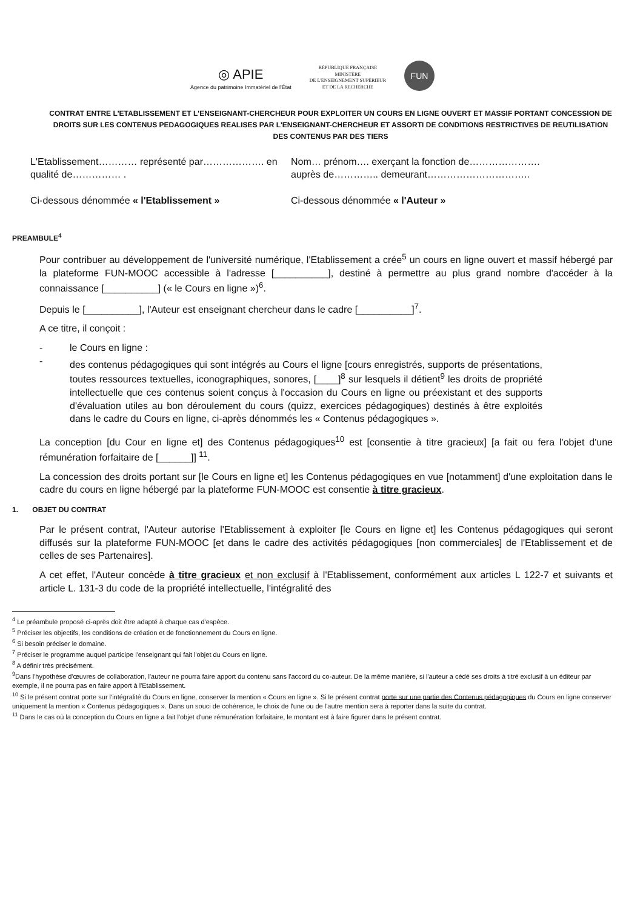◎ APIE
Agence du patrimoine Immatériel de l'État
RÉPUBLIQUE FRANÇAISE
MINISTÈRE
DE L'ENSEIGNEMENT SUPÉRIEUR
ET DE LA RECHERCHE
FUN
CONTRAT ENTRE L'ETABLISSEMENT ET L'ENSEIGNANT-CHERCHEUR POUR EXPLOITER UN COURS EN LIGNE OUVERT ET MASSIF PORTANT CONCESSION DE DROITS SUR LES CONTENUS PEDAGOGIQUES REALISES PAR L'ENSEIGNANT-CHERCHEUR ET ASSORTI DE CONDITIONS RESTRICTIVES DE REUTILISATION DES CONTENUS PAR DES TIERS
L'Etablissement………… représenté par………………. en qualité de…………… .
Ci-dessous dénommée « l'Etablissement »
Nom… prénom…. exerçant la fonction de…………………. auprès de………….. demeurant…………………………..
Ci-dessous dénommée « l'Auteur »
PREAMBULE<sup>4</sup>
Pour contribuer au développement de l'université numérique, l'Etablissement a crée<sup>5</sup> un cours en ligne ouvert et massif hébergé par la plateforme FUN-MOOC accessible à l'adresse [__________], destiné à permettre au plus grand nombre d'accéder à la connaissance [__________] (« le Cours en ligne »)<sup>6</sup>.
Depuis le [__________], l'Auteur est enseignant chercheur dans le cadre [__________]<sup>7</sup>.
A ce titre, il conçoit :
- le Cours en ligne :
-
des contenus pédagogiques qui sont intégrés au Cours el ligne [cours enregistrés, supports de présentations, toutes ressources textuelles, iconographiques, sonores, [____]<sup>8</sup> sur lesquels il détient<sup>9</sup> les droits de propriété intellectuelle que ces contenus soient conçus à l'occasion du Cours en ligne ou préexistant et des supports d'évaluation utiles au bon déroulement du cours (quizz, exercices pédagogiques) destinés à être exploités dans le cadre du Cours en ligne, ci-après dénommés les « Contenus pédagogiques ».
La conception [du Cour en ligne et] des Contenus pédagogiques<sup>10</sup> est [consentie à titre gracieux] [a fait ou fera l'objet d'une rémunération forfaitaire de [______]] <sup>11</sup>.
La concession des droits portant sur [le Cours en ligne et] les Contenus pédagogiques en vue [notamment] d'une exploitation dans le cadre du cours en ligne hébergé par la plateforme FUN-MOOC est consentie à titre gracieux.
1. OBJET DU CONTRAT
Par le présent contrat, l'Auteur autorise l'Etablissement à exploiter [le Cours en ligne et] les Contenus pédagogiques qui seront diffusés sur la plateforme FUN-MOOC [et dans le cadre des activités pédagogiques [non commerciales] de l'Etablissement et de celles de ses Partenaires].
A cet effet, l'Auteur concède à titre gracieux et non exclusif à l'Etablissement, conformément aux articles L 122-7 et suivants et article L. 131-3 du code de la propriété intellectuelle, l'intégralité des
<sup>4</sup> Le préambule proposé ci-après doit être adapté à chaque cas d'espèce.
<sup>5</sup> Préciser les objectifs, les conditions de création et de fonctionnement du Cours en ligne.
<sup>6</sup> Si besoin préciser le domaine.
<sup>7</sup> Préciser le programme auquel participe l'enseignant qui fait l'objet du Cours en ligne.
<sup>8</sup> A définir très précisément.
<sup>9</sup> Dans l'hypothèse d'œuvres de collaboration, l'auteur ne pourra faire apport du contenu sans l'accord du co-auteur. De la même manière, si l'auteur a cédé ses droits à titré exclusif à un éditeur par exemple, il ne pourra pas en faire apport à l'Etablissement.
<sup>10</sup> Si le présent contrat porte sur l'intégralité du Cours en ligne, conserver la mention « Cours en ligne ». Si le présent contrat porte sur une partie des Contenus pédagogiques du Cours en ligne conserver uniquement la mention « Contenus pédagogiques ». Dans un souci de cohérence, le choix de l'une ou de l'autre mention sera à reporter dans la suite du contrat.
<sup>11</sup> Dans le cas où la conception du Cours en ligne a fait l'objet d'une rémunération forfaitaire, le montant est à faire figurer dans le présent contrat.